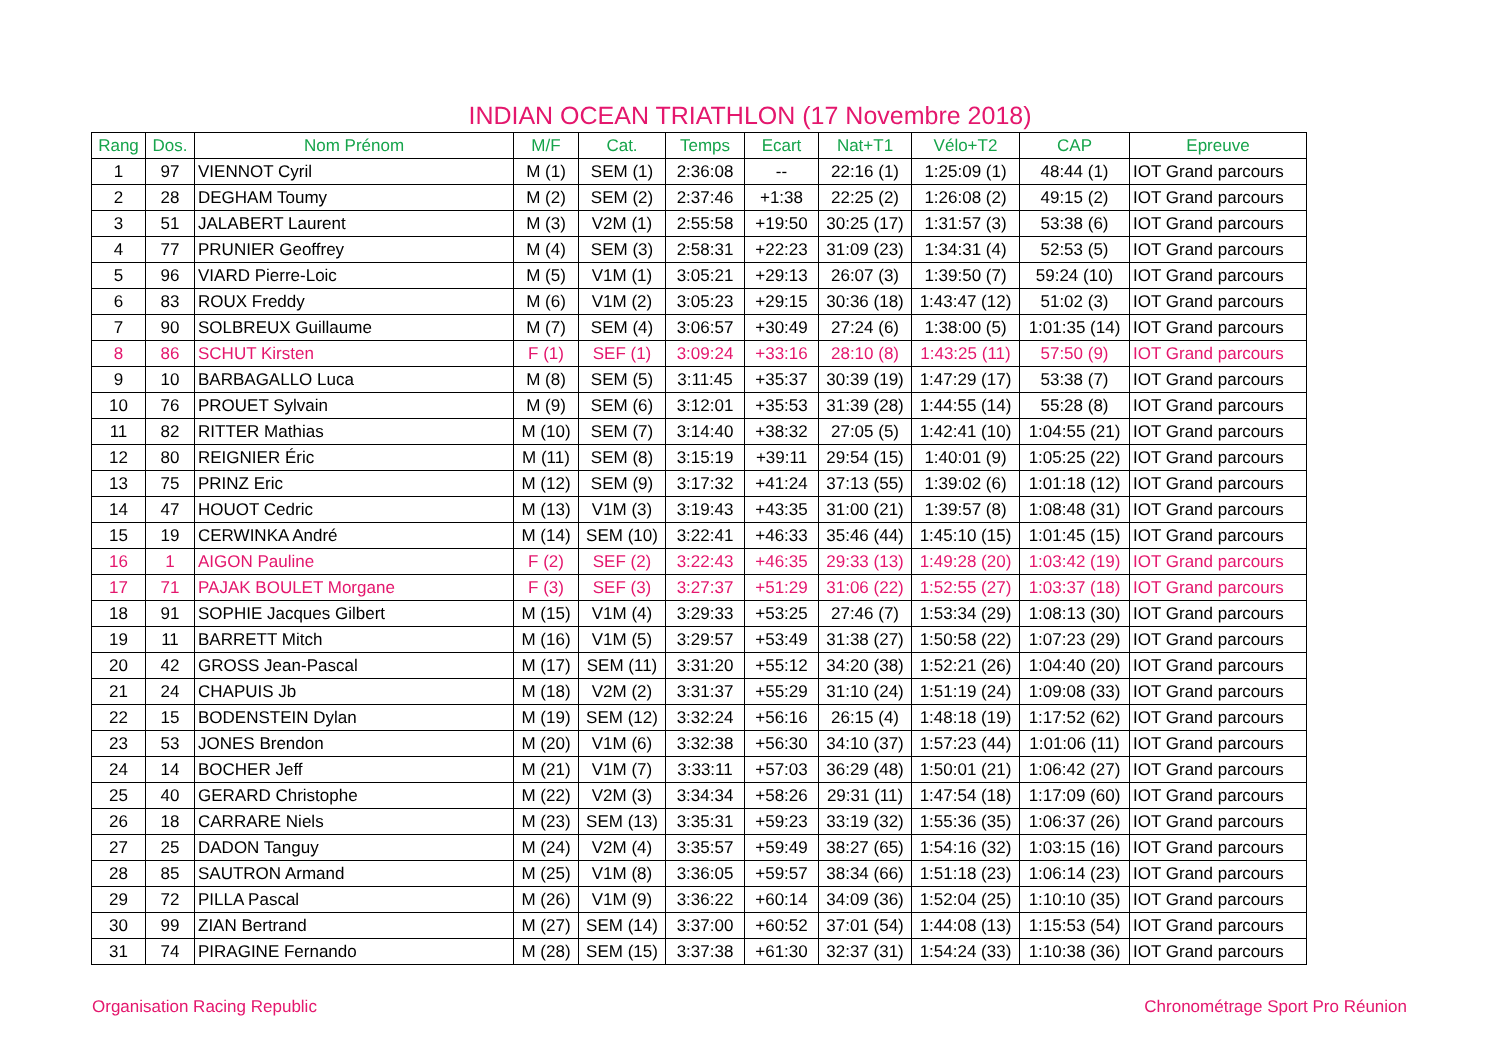INDIAN OCEAN TRIATHLON (17 Novembre 2018)
| Rang | Dos. | Nom Prénom | M/F | Cat. | Temps | Ecart | Nat+T1 | Vélo+T2 | CAP | Epreuve |
| --- | --- | --- | --- | --- | --- | --- | --- | --- | --- | --- |
| 1 | 97 | VIENNOT Cyril | M (1) | SEM (1) | 2:36:08 | -- | 22:16 (1) | 1:25:09 (1) | 48:44 (1) | IOT Grand parcours |
| 2 | 28 | DEGHAM Toumy | M (2) | SEM (2) | 2:37:46 | +1:38 | 22:25 (2) | 1:26:08 (2) | 49:15 (2) | IOT Grand parcours |
| 3 | 51 | JALABERT Laurent | M (3) | V2M (1) | 2:55:58 | +19:50 | 30:25 (17) | 1:31:57 (3) | 53:38 (6) | IOT Grand parcours |
| 4 | 77 | PRUNIER Geoffrey | M (4) | SEM (3) | 2:58:31 | +22:23 | 31:09 (23) | 1:34:31 (4) | 52:53 (5) | IOT Grand parcours |
| 5 | 96 | VIARD Pierre-Loic | M (5) | V1M (1) | 3:05:21 | +29:13 | 26:07 (3) | 1:39:50 (7) | 59:24 (10) | IOT Grand parcours |
| 6 | 83 | ROUX Freddy | M (6) | V1M (2) | 3:05:23 | +29:15 | 30:36 (18) | 1:43:47 (12) | 51:02 (3) | IOT Grand parcours |
| 7 | 90 | SOLBREUX Guillaume | M (7) | SEM (4) | 3:06:57 | +30:49 | 27:24 (6) | 1:38:00 (5) | 1:01:35 (14) | IOT Grand parcours |
| 8 | 86 | SCHUT Kirsten | F (1) | SEF (1) | 3:09:24 | +33:16 | 28:10 (8) | 1:43:25 (11) | 57:50 (9) | IOT Grand parcours |
| 9 | 10 | BARBAGALLO Luca | M (8) | SEM (5) | 3:11:45 | +35:37 | 30:39 (19) | 1:47:29 (17) | 53:38 (7) | IOT Grand parcours |
| 10 | 76 | PROUET Sylvain | M (9) | SEM (6) | 3:12:01 | +35:53 | 31:39 (28) | 1:44:55 (14) | 55:28 (8) | IOT Grand parcours |
| 11 | 82 | RITTER Mathias | M (10) | SEM (7) | 3:14:40 | +38:32 | 27:05 (5) | 1:42:41 (10) | 1:04:55 (21) | IOT Grand parcours |
| 12 | 80 | REIGNIER Éric | M (11) | SEM (8) | 3:15:19 | +39:11 | 29:54 (15) | 1:40:01 (9) | 1:05:25 (22) | IOT Grand parcours |
| 13 | 75 | PRINZ Eric | M (12) | SEM (9) | 3:17:32 | +41:24 | 37:13 (55) | 1:39:02 (6) | 1:01:18 (12) | IOT Grand parcours |
| 14 | 47 | HOUOT Cedric | M (13) | V1M (3) | 3:19:43 | +43:35 | 31:00 (21) | 1:39:57 (8) | 1:08:48 (31) | IOT Grand parcours |
| 15 | 19 | CERWINKA André | M (14) | SEM (10) | 3:22:41 | +46:33 | 35:46 (44) | 1:45:10 (15) | 1:01:45 (15) | IOT Grand parcours |
| 16 | 1 | AIGON Pauline | F (2) | SEF (2) | 3:22:43 | +46:35 | 29:33 (13) | 1:49:28 (20) | 1:03:42 (19) | IOT Grand parcours |
| 17 | 71 | PAJAK BOULET Morgane | F (3) | SEF (3) | 3:27:37 | +51:29 | 31:06 (22) | 1:52:55 (27) | 1:03:37 (18) | IOT Grand parcours |
| 18 | 91 | SOPHIE Jacques Gilbert | M (15) | V1M (4) | 3:29:33 | +53:25 | 27:46 (7) | 1:53:34 (29) | 1:08:13 (30) | IOT Grand parcours |
| 19 | 11 | BARRETT Mitch | M (16) | V1M (5) | 3:29:57 | +53:49 | 31:38 (27) | 1:50:58 (22) | 1:07:23 (29) | IOT Grand parcours |
| 20 | 42 | GROSS Jean-Pascal | M (17) | SEM (11) | 3:31:20 | +55:12 | 34:20 (38) | 1:52:21 (26) | 1:04:40 (20) | IOT Grand parcours |
| 21 | 24 | CHAPUIS Jb | M (18) | V2M (2) | 3:31:37 | +55:29 | 31:10 (24) | 1:51:19 (24) | 1:09:08 (33) | IOT Grand parcours |
| 22 | 15 | BODENSTEIN Dylan | M (19) | SEM (12) | 3:32:24 | +56:16 | 26:15 (4) | 1:48:18 (19) | 1:17:52 (62) | IOT Grand parcours |
| 23 | 53 | JONES Brendon | M (20) | V1M (6) | 3:32:38 | +56:30 | 34:10 (37) | 1:57:23 (44) | 1:01:06 (11) | IOT Grand parcours |
| 24 | 14 | BOCHER Jeff | M (21) | V1M (7) | 3:33:11 | +57:03 | 36:29 (48) | 1:50:01 (21) | 1:06:42 (27) | IOT Grand parcours |
| 25 | 40 | GERARD Christophe | M (22) | V2M (3) | 3:34:34 | +58:26 | 29:31 (11) | 1:47:54 (18) | 1:17:09 (60) | IOT Grand parcours |
| 26 | 18 | CARRARE Niels | M (23) | SEM (13) | 3:35:31 | +59:23 | 33:19 (32) | 1:55:36 (35) | 1:06:37 (26) | IOT Grand parcours |
| 27 | 25 | DADON Tanguy | M (24) | V2M (4) | 3:35:57 | +59:49 | 38:27 (65) | 1:54:16 (32) | 1:03:15 (16) | IOT Grand parcours |
| 28 | 85 | SAUTRON Armand | M (25) | V1M (8) | 3:36:05 | +59:57 | 38:34 (66) | 1:51:18 (23) | 1:06:14 (23) | IOT Grand parcours |
| 29 | 72 | PILLA Pascal | M (26) | V1M (9) | 3:36:22 | +60:14 | 34:09 (36) | 1:52:04 (25) | 1:10:10 (35) | IOT Grand parcours |
| 30 | 99 | ZIAN Bertrand | M (27) | SEM (14) | 3:37:00 | +60:52 | 37:01 (54) | 1:44:08 (13) | 1:15:53 (54) | IOT Grand parcours |
| 31 | 74 | PIRAGINE Fernando | M (28) | SEM (15) | 3:37:38 | +61:30 | 32:37 (31) | 1:54:24 (33) | 1:10:38 (36) | IOT Grand parcours |
Organisation Racing Republic Chronométrage Sport Pro Réunion